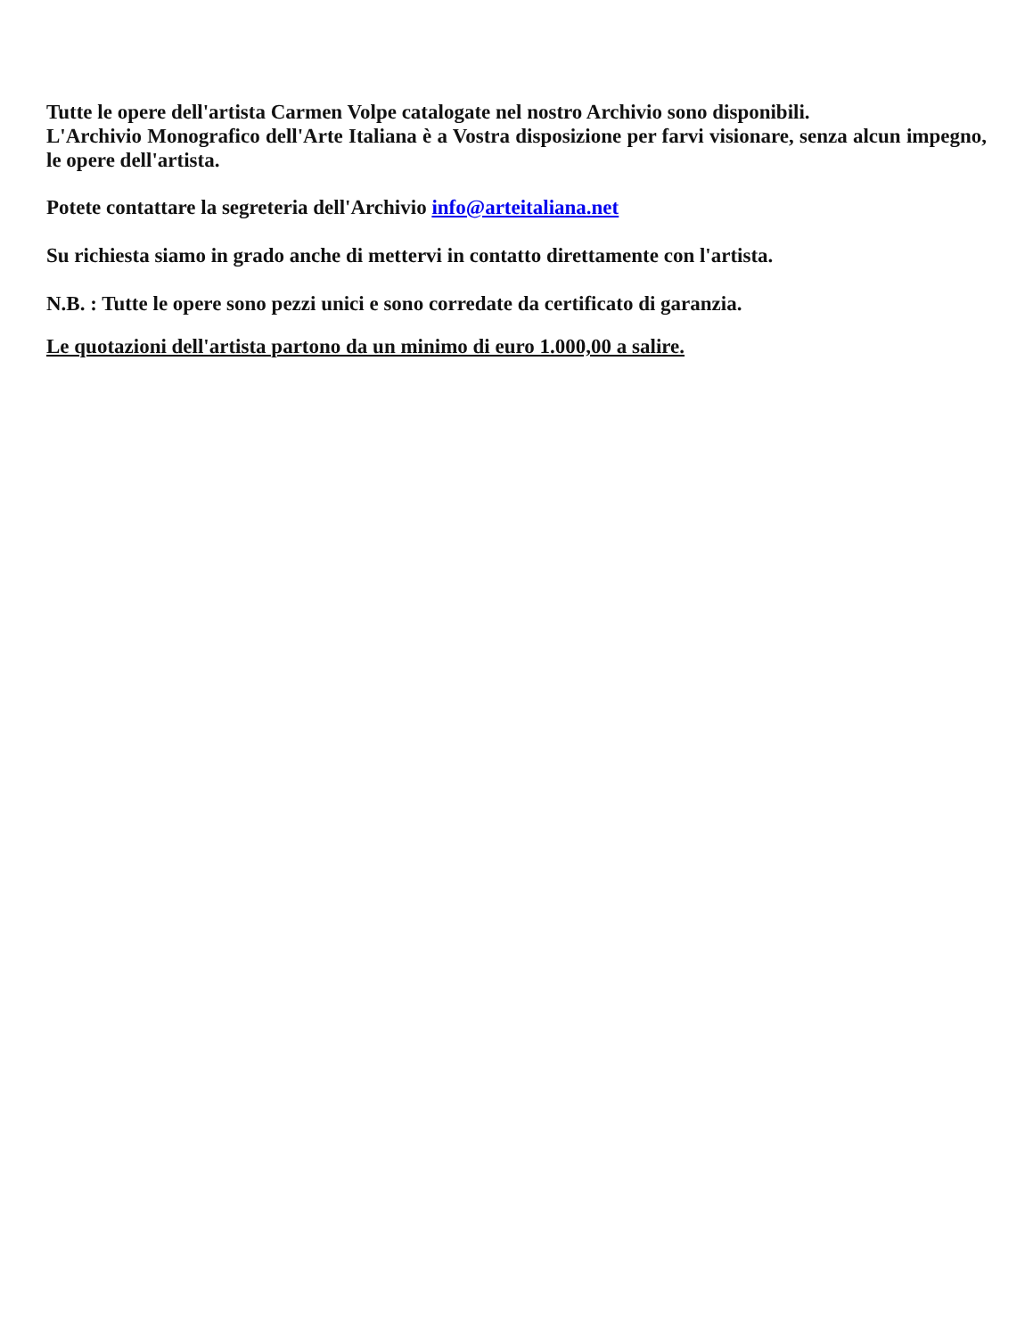Tutte le opere dell'artista Carmen Volpe catalogate nel nostro Archivio sono disponibili.
L'Archivio Monografico dell'Arte Italiana è a Vostra disposizione per farvi visionare, senza alcun impegno, le opere dell'artista.
Potete contattare la segreteria dell'Archivio info@arteitaliana.net
Su richiesta siamo in grado anche di mettervi in contatto direttamente con l'artista.
N.B. : Tutte le opere sono pezzi unici e sono corredate da certificato di garanzia.
Le quotazioni dell'artista partono da un minimo di euro 1.000,00 a salire.